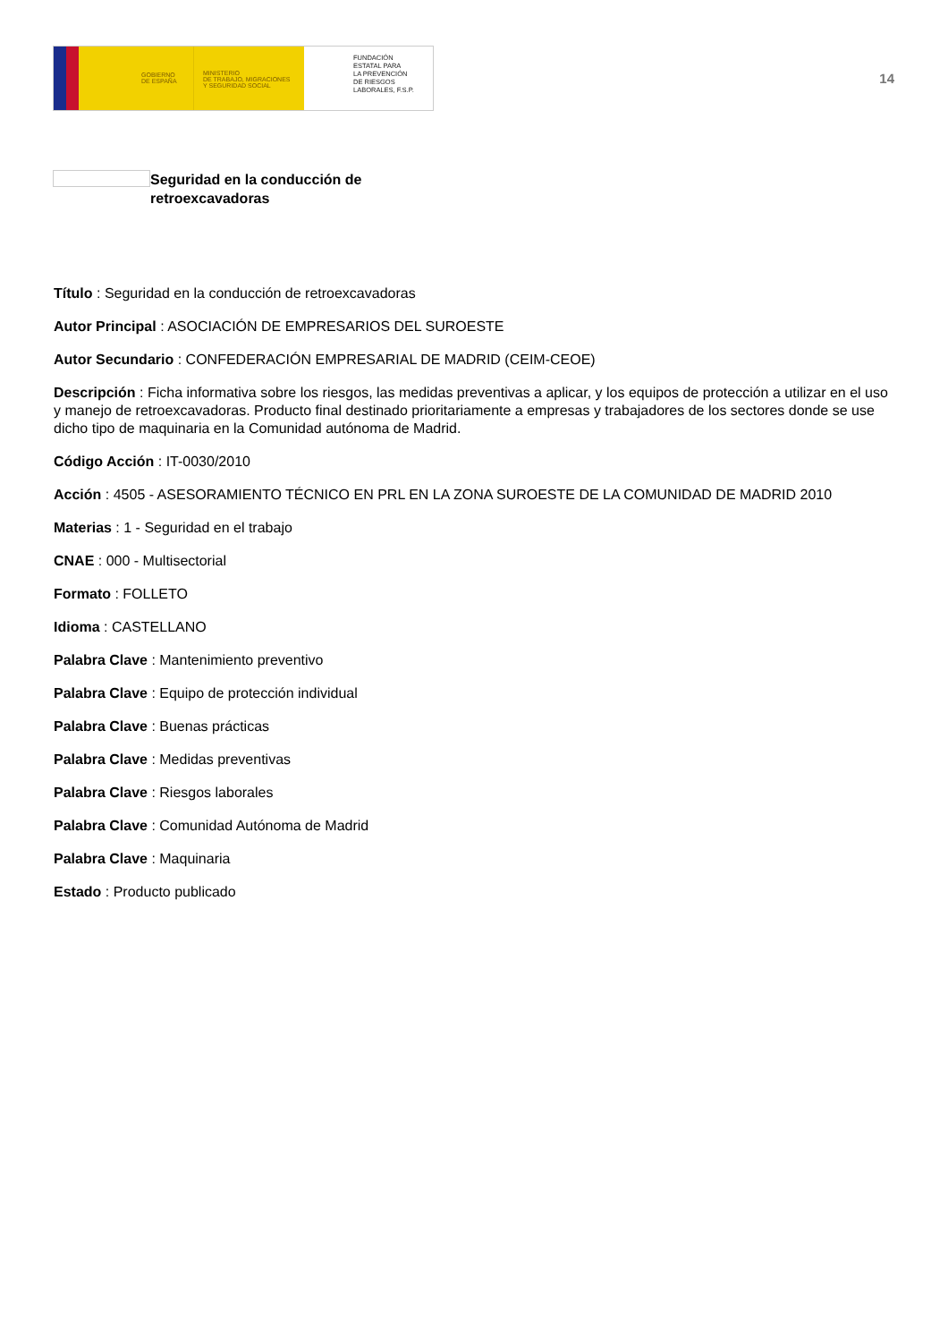GOBIERNO
DE ESPAÑA
MINISTERIO
DE TRABAJO, MIGRACIONES
Y SEGURIDAD SOCIAL
FUNDACIÓN
ESTATAL PARA
LA PREVENCIÓN
DE RIESGOS
LABORALES, F.S.P.
14
Seguridad en la conducción de retroexcavadoras
Título : Seguridad en la conducción de retroexcavadoras
Autor Principal : ASOCIACIÓN DE EMPRESARIOS DEL SUROESTE
Autor Secundario : CONFEDERACIÓN EMPRESARIAL DE MADRID (CEIM-CEOE)
Descripción : Ficha informativa sobre los riesgos, las medidas preventivas a aplicar, y los equipos de protección a utilizar en el uso y manejo de retroexcavadoras. Producto final destinado prioritariamente a empresas y trabajadores de los sectores donde se use dicho tipo de maquinaria en la Comunidad autónoma de Madrid.
Código Acción : IT-0030/2010
Acción : 4505 - ASESORAMIENTO TÉCNICO EN PRL EN LA ZONA SUROESTE DE LA COMUNIDAD DE MADRID 2010
Materias : 1 - Seguridad en el trabajo
CNAE : 000 - Multisectorial
Formato : FOLLETO
Idioma : CASTELLANO
Palabra Clave : Mantenimiento preventivo
Palabra Clave : Equipo de protección individual
Palabra Clave : Buenas prácticas
Palabra Clave : Medidas preventivas
Palabra Clave : Riesgos laborales
Palabra Clave : Comunidad Autónoma de Madrid
Palabra Clave : Maquinaria
Estado : Producto publicado